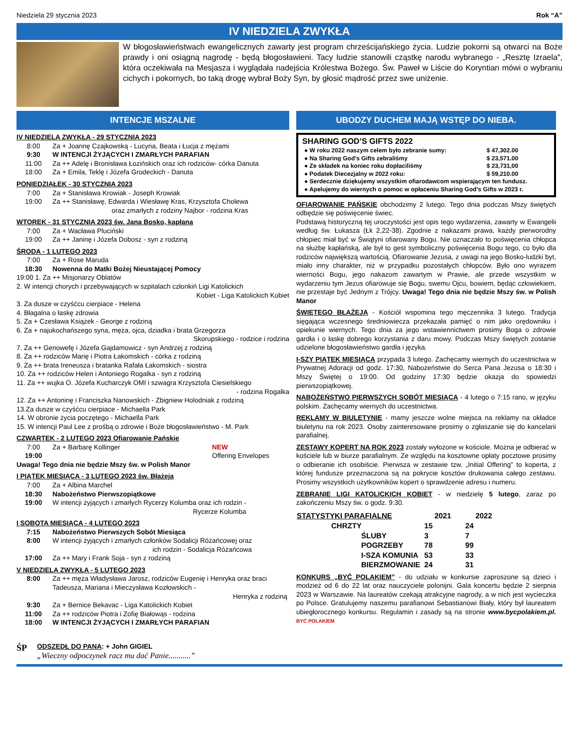Niedziela 29 stycznia 2023 Rok “A”
IV NIEDZIELA ZWYKŁA
W błogosławieństwach ewangelicznych zawarty jest program chrześcijańskiego życia. Ludzie pokorni są otwarci na Boże prawdy i oni osiągną nagrodę - będą błogosławieni. Tacy ludzie stanowili cząstkę narodu wybranego - „Resztę Izraela", która oczekiwała na Mesjasza i wyglądała nadejścia Królestwa Bożego. Św. Paweł w Liście do Koryntian mówi o wybraniu cichych i pokornych, bo taką drogę wybrał Boży Syn, by głosić mądrość przez swe uniżenie.
INTENCJE MSZALNE
IV NIEDZIELA ZWYKŁA - 29 STYCZNIA 2023
| 8:00 | Za + Joannę Czajkowską - Lucyna, Beata i Łucja z mężami |
| 9:30 | W INTENCJI ŻYJĄCYCH I ZMARŁYCH PARAFIAN |
| 11:00 | Za ++ Adelę i Bronisława Łozińskich oraz ich rodziców- córka Danuta |
| 18:00 | Za + Emila, Teklę i Józefa Grodeckich - Danuta |
PONIEDZIAŁEK - 30 STYCZNIA 2023
| 7:00 | Za + Stanisława Krowiak - Joseph Krowiak |
| 19:00 | Za ++ Stanisławę, Edwarda i Wiesławę Kras, Krzysztofa Cholewa oraz zmarłych z rodziny Najbor - rodzina Kras |
WTOREK - 31 STYCZNIA 2023 św. Jana Bosko, kapłana
| 7:00 | Za + Wacława Pluciński |
| 19:00 | Za ++ Janinę i Józefa Dobosz - syn z rodziną |
ŚRODA - 1 LUTEGO 2023
| 7:00 | Za + Rose Maruda |
| 18:30 | Nowenna do Matki Bożej Nieustającej Pomocy |
19:00 1. Za ++ Misjonarzy Oblatów
2. W intencji chorych i przebywających w szpitalach członkiń Ligi Katolickich
Kobiet - Liga Katolickich Kobiet
3. Za dusze w czyśćcu cierpiace - Helena
4. Błagalna o łaskę zdrowia
5. Za + Czesława Książek - George z rodziną
6. Za + najukochańszego syna, męża, ojca, dziadka i brata Grzegorza
Skorupskiego - rodzice i rodzina
7. Za ++ Genowefę i Józefa Gajdamowicz - syn Andrzej z rodziną
8. Za ++ rodziców Marię i Piotra Łakomskich - córka z rodziną
9. Za ++ brata Ireneusza i bratanka Rafała Łakomskich - siostra
10. Za ++ rodziców Helen i Antoniego Rogalka - syn z rodziną
11. Za ++ wujka O. Józefa Kucharczyk OMI i szwagra Krzysztofa Ciesielskiego
- rodzina Rogalka
12. Za ++ Antoninę i Franciszka Nanowskich - Zbigniew Holodniak z rodziną
13.Za dusze w czyśćcu cierpiace - Michaella Park
14. W obronie życia poczętego - Michaella Park
15. W intencji Paul Lee z prośbą o zdrowie i Boże błogosławieństwo - M. Park
CZWARTEK - 2 LUTEGO 2023 Ofiarowanie Pańskie
| 7:00 | Za + Barbarę Kollinger | NEW Offering Envelopes |
| 19:00 | | |
Uwaga! Tego dnia nie będzie Mszy św. w Polish Manor
I PIĄTEK MIESIĄCA - 3 LUTEGO 2023 św. Błażeja
| 7:00 | Za + Albina Marchel |
| 18:30 | Nabożeństwo Pierwszopiątkowe |
| 19:00 | W intencji żyjących i zmarłych Rycerzy Kolumba oraz ich rodzin - Rycerze Kolumba |
I SOBOTA MIESIĄCA - 4 LUTEGO 2023
| 7:15 | Nabożeństwo Pierwszych Sobót Miesiąca |
| 8:00 | W intencji żyjących i zmarłych członków Sodalicji Różańcowej oraz ich rodzin - Sodalicja Różańcowa |
| 17:00 | Za ++ Mary i Frank Soja - syn z rodziną |
V NIEDZIELA ZWYKŁA - 5 LUTEGO 2023
| 8:00 | Za ++ męża Władysława Jarosz, rodziców Eugenię i Henryka oraz braci Tadeusza, Mariana i Mieczysława Kozłowskich - Henryka z rodziną |
| 9:30 | Za + Bernice Bekavac - Liga Katolickich Kobiet |
| 11:00 | Za ++ rodziców Piotra i Zofię Białowąs - rodzina |
| 18:00 | W INTENCJI ŻYJĄCYCH I ZMARŁYCH PARAFIAN |
ŚP
ODSZEDŁ DO PANA: + John GIGIEL
„Wieczny odpoczynek racz mu dać Panie...........”
UBODZY DUCHEM MAJĄ WSTĘP DO NIEBA.
SHARING GOD’S GIFTS 2022
| ● W roku 2022 naszym celem było zebranie sumy: | $ 47,302.00 |
| ● Na Sharing God’s Gifts zebraliśmy | $ 23,571.00 |
| ● Ze składek na koniec roku dopłaciliśmy | $ 23,731,00 |
| ● Podatek Diecezjalny w 2022 roku: | $ 59,210.00 |
| ● Serdecznie dziękujemy wszystkim ofiarodawcom wspierającym ten fundusz. | |
| ● Apelujemy do wiernych o pomoc w opłaceniu Sharing God’s Gifts w 2023 r. | |
OFIAROWANIE PAŃSKIE obchodzimy 2 lutego. Tego dnia podczas Mszy świętych odbędzie się poświęcenie świec.
Podstawą historyczną tej uroczystości jest opis tego wydarzenia, zawarty w Ewangelii według św. Łukasza (Łk 2,22-38). Zgodnie z nakazami prawa, każdy pierworodny chłopiec miał być w Świątyni ofiarowany Bogu. Nie oznaczało to poświęcenia chłopca na służbę kapłańską, ale był to gest symboliczny poświęcenia Bogu tego, co było dla rodziców największą wartością. Ofiarowanie Jezusa, z uwagi na jego Bosko-ludzki byt, miało inny charakter, niż w przypadku pozostałych chłopców. Było ono wyrazem wierności Bogu, jego nakazom zawartym w Prawie, ale przede wszystkim w wydarzeniu tym Jezus ofiarowuje się Bogu, swemu Ojcu, bowiem, będąc człowiekiem, nie przestaje być Jednym z Trójcy. Uwaga! Tego dnia nie będzie Mszy św. w Polish Manor
ŚWIĘTEGO BŁAŻEJA - Kościół wspomina tego męczennika 3 lutego. Tradycja sięgająca wczesnego średniowiecza przekazała pamięć o nim jako orędowniku i opiekunie wiernych. Tego dnia za jego wstawiennictwem prosimy Boga o zdrowie gardła i o łaskę dobrego korzystania z daru mowy. Podczas Mszy świętych zostanie udzielone błogosławieństwo gardła i języka.
I-SZY PIĄTEK MIESIĄCA przypada 3 lutego. Zachęcamy wiernych do uczestnictwa w Prywatnej Adoracji od godz. 17:30, Nabożeństwie do Serca Pana Jezusa o 18:30 i Mszy Świętej o 19:00. Od godziny 17:30 będzie okazja do spowiedzi pierwszopiątkowej.
NABOŻEŃSTWO PIERWSZYCH SOBÓT MIESIĄCA - 4 lutego o 7:15 rano, w języku polskim. Zachęcamy wiernych do uczestnictwa.
REKLAMY W BIULETYNIE - mamy jeszcze wolne miejsca na reklamy na okładce biuletynu na rok 2023. Osoby zainteresowane prosimy o zgłaszanie się do kancelarii parafialnej.
ZESTAWY KOPERT NA ROK 2023 zostały wyłożone w kościole. Można je odbierać w kościele lub w biurze parafialnym. Ze względu na kosztowne opłaty pocztowe prosimy o odbieranie ich osobiście. Pierwsza w zestawie tzw. „Initial Offering” to koperta, z której fundusze przeznaczona są na pokrycie kosztów drukowania całego zestawu. Prosimy wszystkich użytkowników kopert o sprawdzenie adresu i numeru.
ZEBRANIE LIGI KATOLICKICH KOBIET - w niedzielę 5 lutego, zaraz po zakończeniu Mszy św. o godz. 9:30.
| STATYSTYKI PARAFIALNE | 2021 | 2022 |
| --- | --- | --- |
| CHRZTY | 15 | 24 |
| ŚLUBY | 3 | 7 |
| POGRZEBY | 78 | 99 |
| I-SZA KOMUNIA | 53 | 33 |
| BIERZMOWANIE | 24 | 31 |
KONKURS „BYĆ POLAKIEM” - do udziału w konkursie zaproszone są dzieci i modzież od 6 do 22 lat oraz nauczyciele polonijni. Gala koncertu będzie 2 sierpnia 2023 w Warszawie. Na laureatów czekają atrakcyjne nagrody, a w nich jest wycieczka po Polsce. Gratulujemy naszemu parafianowi Sebastianowi Biały, który był laureatem ubiegłorocznego konkursu. Regulamin i zasady są na stronie www.bycpolakiem.pl. BYĆ POLAKIEM